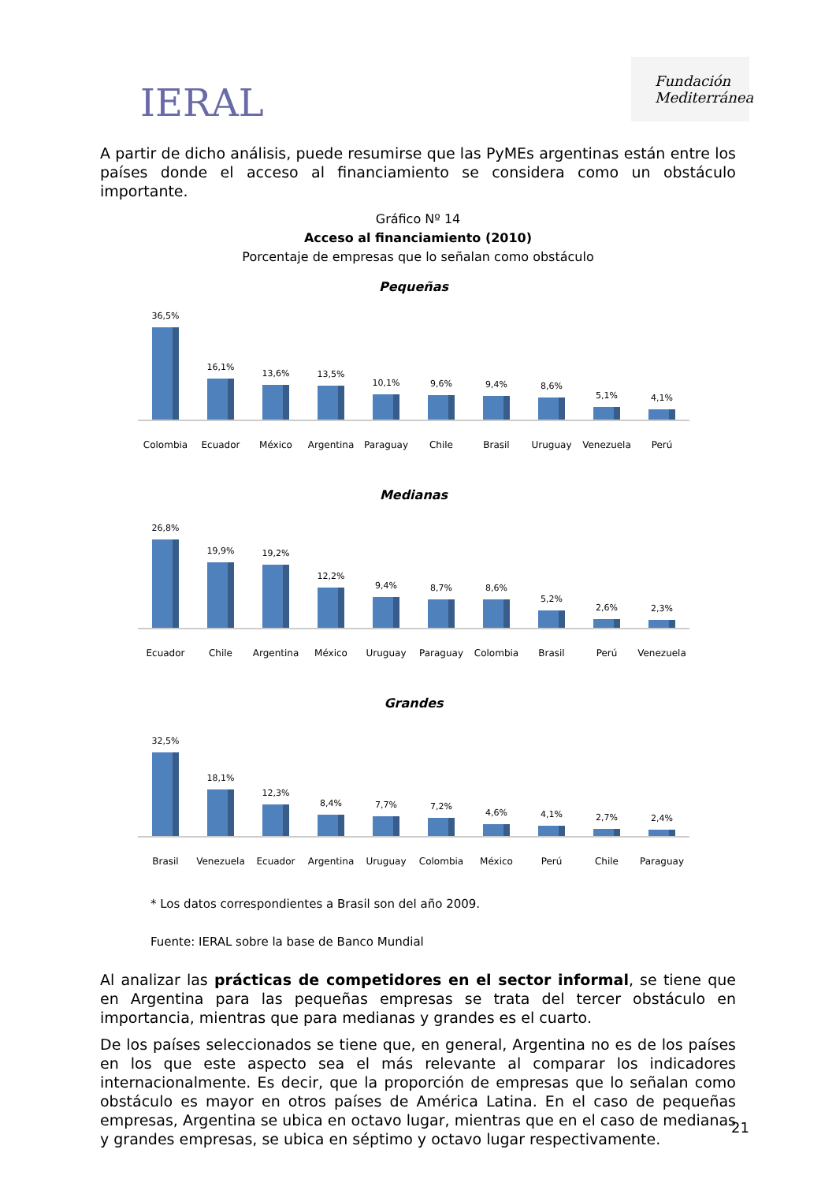IERAL
Fundación Mediterránea
A partir de dicho análisis, puede resumirse que las PyMEs argentinas están entre los países donde el acceso al financiamiento se considera como un obstáculo importante.
Gráfico Nº 14
Acceso al financiamiento (2010)
Porcentaje de empresas que lo señalan como obstáculo
Pequeñas
36,5%
16,1%
13,6%
13,5%
10,1%
9,6%
9,4%
8,6%
5,1%
4,1%
Colombia Ecuador México Argentina Paraguay Chile Brasil Uruguay Venezuela Perú
Medianas
26,8%
19,9%
19,2%
12,2%
9,4%
8,7%
8,6%
5,2%
2,6%
2,3%
Ecuador Chile Argentina México Uruguay Paraguay Colombia Brasil Perú Venezuela
Grandes
32,5%
18,1%
12,3%
8,4%
7,7%
7,2%
4,6%
4,1%
2,7%
2,4%
Brasil Venezuela Ecuador Argentina Uruguay Colombia México Perú Chile Paraguay
* Los datos correspondientes a Brasil son del año 2009.
Fuente: IERAL sobre la base de Banco Mundial
Al analizar las prácticas de competidores en el sector informal, se tiene que en Argentina para las pequeñas empresas se trata del tercer obstáculo en importancia, mientras que para medianas y grandes es el cuarto.
De los países seleccionados se tiene que, en general, Argentina no es de los países en los que este aspecto sea el más relevante al comparar los indicadores internacionalmente. Es decir, que la proporción de empresas que lo señalan como obstáculo es mayor en otros países de América Latina. En el caso de pequeñas empresas, Argentina se ubica en octavo lugar, mientras que en el caso de medianas y grandes empresas, se ubica en séptimo y octavo lugar respectivamente.
21